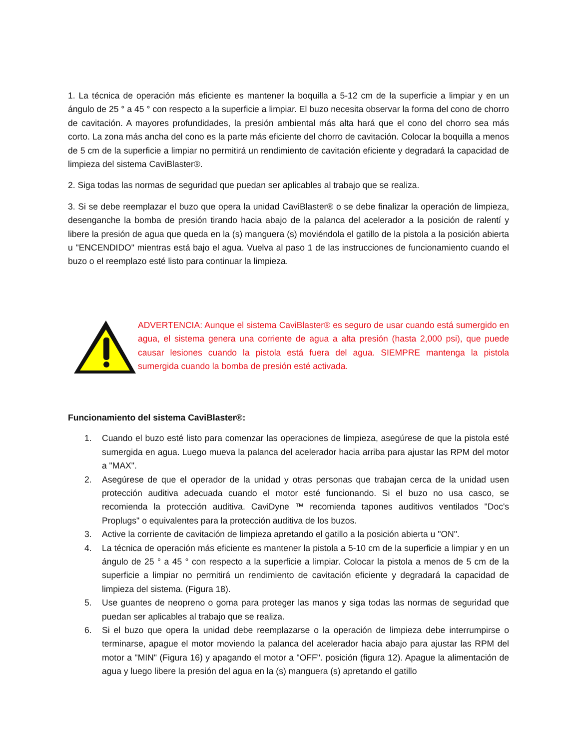1. La técnica de operación más eficiente es mantener la boquilla a 5-12 cm de la superficie a limpiar y en un ángulo de 25 ° a 45 ° con respecto a la superficie a limpiar. El buzo necesita observar la forma del cono de chorro de cavitación. A mayores profundidades, la presión ambiental más alta hará que el cono del chorro sea más corto. La zona más ancha del cono es la parte más eficiente del chorro de cavitación. Colocar la boquilla a menos de 5 cm de la superficie a limpiar no permitirá un rendimiento de cavitación eficiente y degradará la capacidad de limpieza del sistema CaviBlaster®.
2. Siga todas las normas de seguridad que puedan ser aplicables al trabajo que se realiza.
3. Si se debe reemplazar el buzo que opera la unidad CaviBlaster® o se debe finalizar la operación de limpieza, desenganche la bomba de presión tirando hacia abajo de la palanca del acelerador a la posición de ralentí y libere la presión de agua que queda en la (s) manguera (s) moviéndola el gatillo de la pistola a la posición abierta u "ENCENDIDO" mientras está bajo el agua. Vuelva al paso 1 de las instrucciones de funcionamiento cuando el buzo o el reemplazo esté listo para continuar la limpieza.
ADVERTENCIA: Aunque el sistema CaviBlaster® es seguro de usar cuando está sumergido en agua, el sistema genera una corriente de agua a alta presión (hasta 2,000 psi), que puede causar lesiones cuando la pistola está fuera del agua. SIEMPRE mantenga la pistola sumergida cuando la bomba de presión esté activada.
Funcionamiento del sistema CaviBlaster®:
1. Cuando el buzo esté listo para comenzar las operaciones de limpieza, asegúrese de que la pistola esté sumergida en agua. Luego mueva la palanca del acelerador hacia arriba para ajustar las RPM del motor a "MAX".
2. Asegúrese de que el operador de la unidad y otras personas que trabajan cerca de la unidad usen protección auditiva adecuada cuando el motor esté funcionando. Si el buzo no usa casco, se recomienda la protección auditiva. CaviDyne ™ recomienda tapones auditivos ventilados "Doc's Proplugs" o equivalentes para la protección auditiva de los buzos.
3. Active la corriente de cavitación de limpieza apretando el gatillo a la posición abierta u "ON".
4. La técnica de operación más eficiente es mantener la pistola a 5-10 cm de la superficie a limpiar y en un ángulo de 25 ° a 45 ° con respecto a la superficie a limpiar. Colocar la pistola a menos de 5 cm de la superficie a limpiar no permitirá un rendimiento de cavitación eficiente y degradará la capacidad de limpieza del sistema. (Figura 18).
5. Use guantes de neopreno o goma para proteger las manos y siga todas las normas de seguridad que puedan ser aplicables al trabajo que se realiza.
6. Si el buzo que opera la unidad debe reemplazarse o la operación de limpieza debe interrumpirse o terminarse, apague el motor moviendo la palanca del acelerador hacia abajo para ajustar las RPM del motor a "MIN" (Figura 16) y apagando el motor a "OFF". posición (figura 12). Apague la alimentación de agua y luego libere la presión del agua en la (s) manguera (s) apretando el gatillo